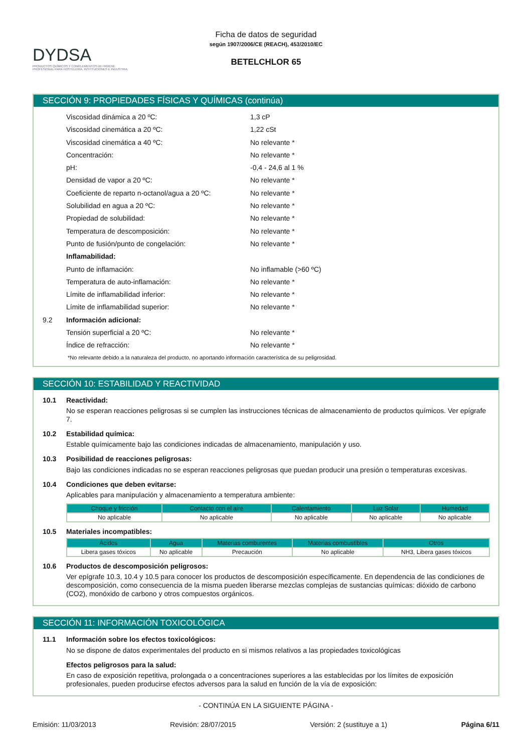DYDSA
PRODUCTOS QUÍMICOS Y COMPLEMENTOS DE HIGIENE PROFESIONAL PARA HOSTELERÍA, INSTITUCIONES E INDUSTRIA.
Ficha de datos de seguridad
según 1907/2006/CE (REACH), 453/2010/EC
BETELCHLOR 65
SECCIÓN 9: PROPIEDADES FÍSICAS Y QUÍMICAS (continúa)
Viscosidad dinámica a 20 ºC: 1,3 cP
Viscosidad cinemática a 20 ºC: 1,22 cSt
Viscosidad cinemática a 40 ºC: No relevante *
Concentración: No relevante *
pH: -0,4 - 24,6 al 1 %
Densidad de vapor a 20 ºC: No relevante *
Coeficiente de reparto n-octanol/agua a 20 ºC: No relevante *
Solubilidad en agua a 20 ºC: No relevante *
Propiedad de solubilidad: No relevante *
Temperatura de descomposición: No relevante *
Punto de fusión/punto de congelación: No relevante *
Inflamabilidad:
Punto de inflamación: No inflamable (>60 ºC)
Temperatura de auto-inflamación: No relevante *
Límite de inflamabilidad inferior: No relevante *
Límite de inflamabilidad superior: No relevante *
9.2 Información adicional:
Tensión superficial a 20 ºC: No relevante *
Índice de refracción: No relevante *
*No relevante debido a la naturaleza del producto, no aportando información característica de su peligrosidad.
SECCIÓN 10: ESTABILIDAD Y REACTIVIDAD
10.1 Reactividad:
No se esperan reacciones peligrosas si se cumplen las instrucciones técnicas de almacenamiento de productos químicos. Ver epígrafe 7.
10.2 Estabilidad química:
Estable químicamente bajo las condiciones indicadas de almacenamiento, manipulación y uso.
10.3 Posibilidad de reacciones peligrosas:
Bajo las condiciones indicadas no se esperan reacciones peligrosas que puedan producir una presión o temperaturas excesivas.
10.4 Condiciones que deben evitarse:
Aplicables para manipulación y almacenamiento a temperatura ambiente:
| Choque y fricción | Contacto con el aire | Calentamiento | Luz Solar | Humedad |
| --- | --- | --- | --- | --- |
| No aplicable | No aplicable | No aplicable | No aplicable | No aplicable |
10.5 Materiales incompatibles:
| Ácidos | Agua | Materias comburentes | Materias combustibles | Otros |
| --- | --- | --- | --- | --- |
| Libera gases tóxicos | No aplicable | Precaución | No aplicable | NH3, Libera gases tóxicos |
10.6 Productos de descomposición peligrosos:
Ver epígrafe 10.3, 10.4 y 10.5 para conocer los productos de descomposición específicamente. En dependencia de las condiciones de descomposición, como consecuencia de la misma pueden liberarse mezclas complejas de sustancias químicas: dióxido de carbono (CO2), monóxido de carbono y otros compuestos orgánicos.
SECCIÓN 11: INFORMACIÓN TOXICOLÓGICA
11.1 Información sobre los efectos toxicológicos:
No se dispone de datos experimentales del producto en si mismos relativos a las propiedades toxicológicas
Efectos peligrosos para la salud:
En caso de exposición repetitiva, prolongada o a concentraciones superiores a las establecidas por los límites de exposición profesionales, pueden producirse efectos adversos para la salud en función de la vía de exposición:
- CONTINÚA EN LA SIGUIENTE PÁGINA -
Emisión: 11/03/2013 Revisión: 28/07/2015 Versión: 2 (sustituye a 1) Página 6/11